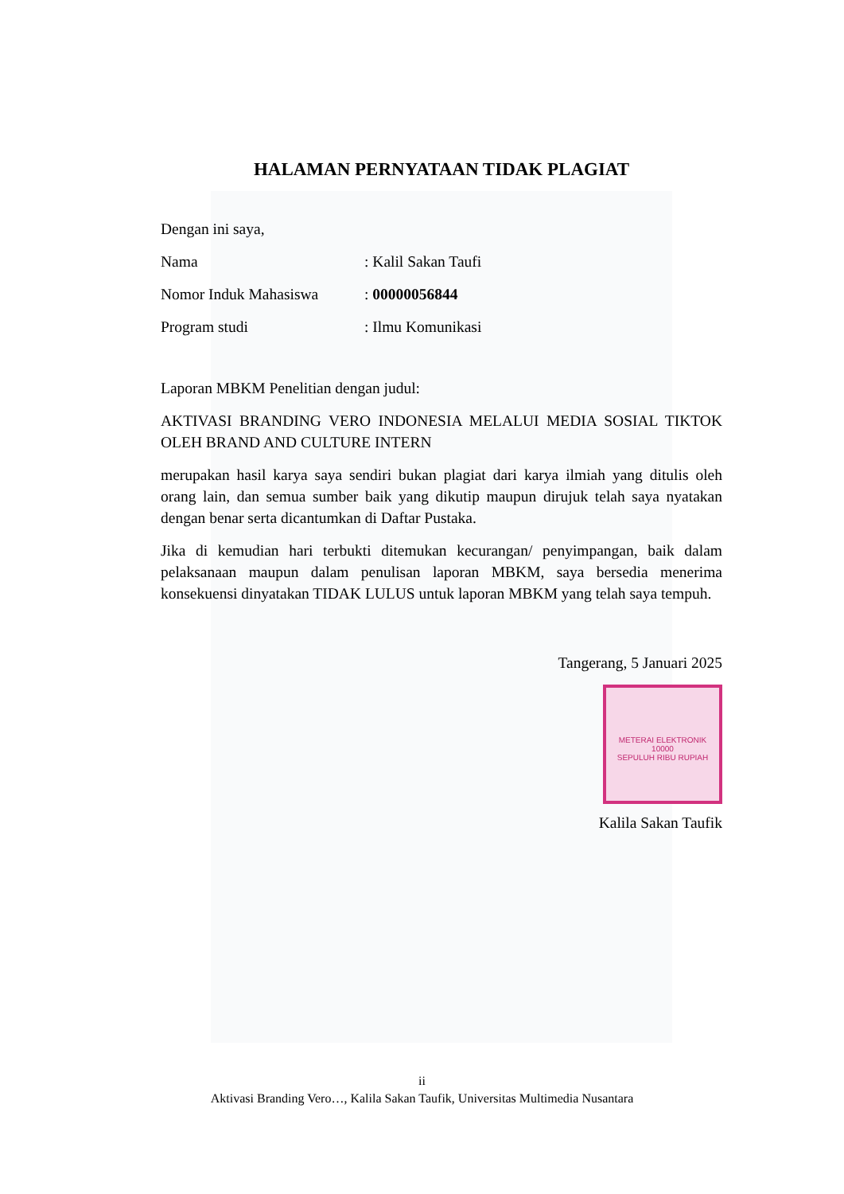HALAMAN PERNYATAAN TIDAK PLAGIAT
Dengan ini saya,
Nama: Kalil Sakan Taufi
Nomor Induk Mahasiswa: 00000056844
Program studi: Ilmu Komunikasi
Laporan MBKM Penelitian dengan judul:
AKTIVASI BRANDING VERO INDONESIA MELALUI MEDIA SOSIAL TIKTOK OLEH BRAND AND CULTURE INTERN
merupakan hasil karya saya sendiri bukan plagiat dari karya ilmiah yang ditulis oleh orang lain, dan semua sumber baik yang dikutip maupun dirujuk telah saya nyatakan dengan benar serta dicantumkan di Daftar Pustaka.
Jika di kemudian hari terbukti ditemukan kecurangan/ penyimpangan, baik dalam pelaksanaan maupun dalam penulisan laporan MBKM, saya bersedia menerima konsekuensi dinyatakan TIDAK LULUS untuk laporan MBKM yang telah saya tempuh.
Tangerang, 5 Januari 2025
METERAI ELEKTRONIK
10000
SEPULUH RIBU RUPIAH
Kalila Sakan Taufik
ii
Aktivasi Branding Vero…, Kalila Sakan Taufik, Universitas Multimedia Nusantara